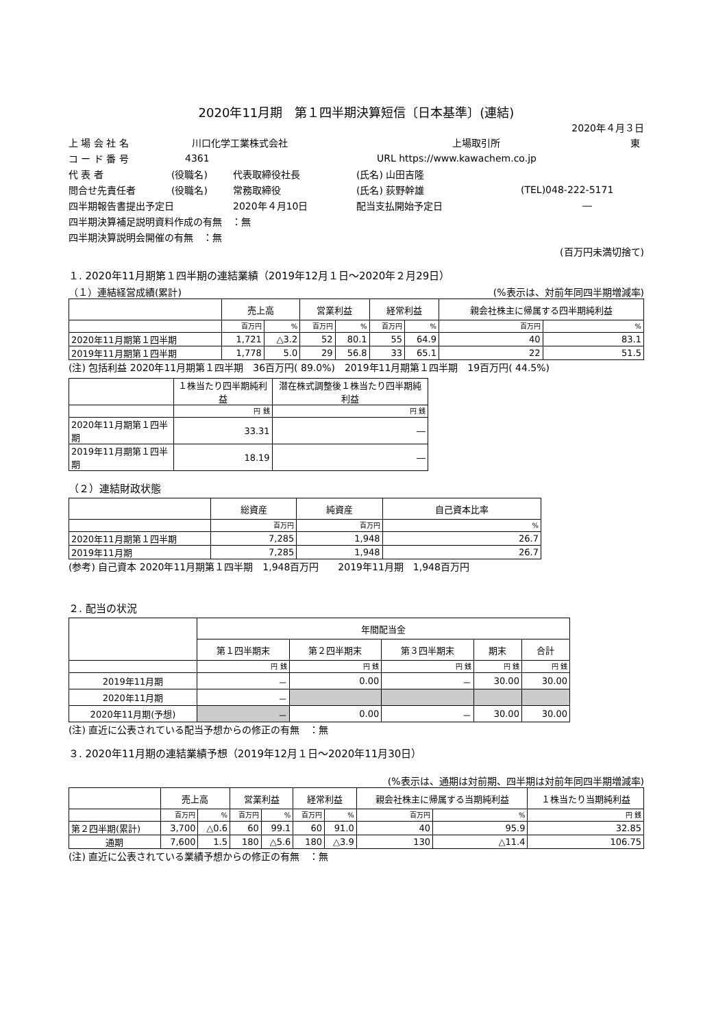2020年11月期　第１四半期決算短信〔日本基準〕(連結)
2020年４月３日
上 場 会 社 名 川口化学工業株式会社 上場取引所 東
コ ー ド 番 号 4361 URL https://www.kawachem.co.jp
代 表 者 (役職名) 代表取締役社長 (氏名) 山田吉隆
問合せ先責任者 (役職名) 常務取締役 (氏名) 荻野幹雄 (TEL)048-222-5171
四半期報告書提出予定日 2020年４月10日 配当支払開始予定日 ―
四半期決算補足説明資料作成の有無　：無
四半期決算説明会開催の有無　：無
(百万円未満切捨て)
１. 2020年11月期第１四半期の連結業績（2019年12月１日～2020年２月29日）
（１）連結経営成績(累計) (%表示は、対前年同四半期増減率)
| | 売上高 | | 営業利益 | | 経常利益 | | 親会社株主に帰属する四半期純利益 | |
| --- | --- | --- | --- | --- | --- | --- | --- | --- |
| | 百万円 | % | 百万円 | % | 百万円 | % | 百万円 | % |
| 2020年11月期第１四半期 | 1,721 | △3.2 | 52 | 80.1 | 55 | 64.9 | 40 | 83.1 |
| 2019年11月期第１四半期 | 1,778 | 5.0 | 29 | 56.8 | 33 | 65.1 | 22 | 51.5 |
(注) 包括利益 2020年11月期第１四半期　36百万円( 89.0%)　2019年11月期第１四半期　19百万円( 44.5%)
| | １株当たり四半期純利益 | 潜在株式調整後１株当たり四半期純利益 |
| --- | --- | --- |
| | 円 銭 | 円 銭 |
| 2020年11月期第１四半期 | 33.31 | ― |
| 2019年11月期第１四半期 | 18.19 | ― |
（２）連結財政状態
| | 総資産 | 純資産 | 自己資本比率 |
| --- | --- | --- | --- |
| | 百万円 | 百万円 | % |
| 2020年11月期第１四半期 | 7,285 | 1,948 | 26.7 |
| 2019年11月期 | 7,285 | 1,948 | 26.7 |
(参考) 自己資本 2020年11月期第１四半期　1,948百万円　　2019年11月期　1,948百万円
２. 配当の状況
| | 年間配当金 | | | | |
| --- | --- | --- | --- | --- | --- |
| | 第１四半期末 | 第２四半期末 | 第３四半期末 | 期末 | 合計 |
| | 円 銭 | 円 銭 | 円 銭 | 円 銭 | 円 銭 |
| 2019年11月期 | － | 0.00 | － | 30.00 | 30.00 |
| 2020年11月期 | － | | | | |
| 2020年11月期(予想) | － | 0.00 | － | 30.00 | 30.00 |
(注) 直近に公表されている配当予想からの修正の有無　：無
３. 2020年11月期の連結業績予想（2019年12月１日～2020年11月30日）
(%表示は、通期は対前期、四半期は対前年同四半期増減率)
| | 売上高 | | 営業利益 | | 経常利益 | | 親会社株主に帰属する当期純利益 | | １株当たり当期純利益 |
| --- | --- | --- | --- | --- | --- | --- | --- | --- | --- |
| | 百万円 | % | 百万円 | % | 百万円 | % | 百万円 | % | 円 銭 |
| 第２四半期(累計) | 3,700 | △0.6 | 60 | 99.1 | 60 | 91.0 | 40 | 95.9 | 32.85 |
| 通期 | 7,600 | 1.5 | 180 | △5.6 | 180 | △3.9 | 130 | △11.4 | 106.75 |
(注) 直近に公表されている業績予想からの修正の有無　：無